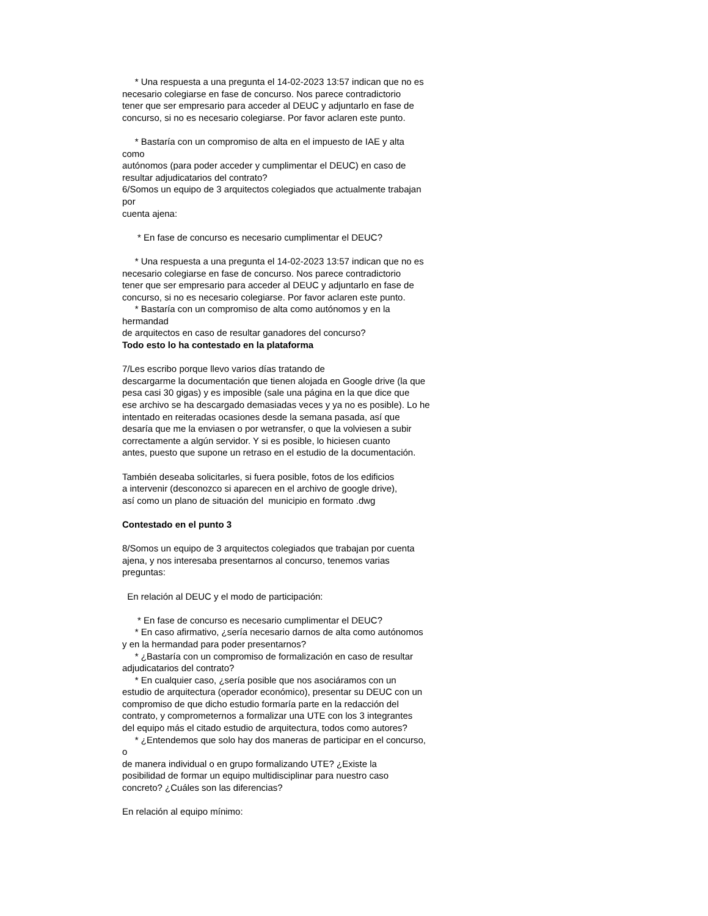* Una respuesta a una pregunta el 14-02-2023 13:57 indican que no es
necesario colegiarse en fase de concurso. Nos parece contradictorio
tener que ser empresario para acceder al DEUC y adjuntarlo en fase de
concurso, si no es necesario colegiarse. Por favor aclaren este punto.
* Bastaría con un compromiso de alta en el impuesto de IAE y alta
como
autónomos (para poder acceder y cumplimentar el DEUC) en caso de
resultar adjudicatarios del contrato?
6/Somos un equipo de 3 arquitectos colegiados que actualmente trabajan
por
cuenta ajena:
* En fase de concurso es necesario cumplimentar el DEUC?
* Una respuesta a una pregunta el 14-02-2023 13:57 indican que no es
necesario colegiarse en fase de concurso. Nos parece contradictorio
tener que ser empresario para acceder al DEUC y adjuntarlo en fase de
concurso, si no es necesario colegiarse. Por favor aclaren este punto.
* Bastaría con un compromiso de alta como autónomos y en la
hermandad
de arquitectos en caso de resultar ganadores del concurso?
Todo esto lo ha contestado en la plataforma
7/Les escribo porque llevo varios días tratando de
descargarme la documentación que tienen alojada en Google drive (la que
pesa casi 30 gigas) y es imposible (sale una página en la que dice que
ese archivo se ha descargado demasiadas veces y ya no es posible). Lo he
intentado en reiteradas ocasiones desde la semana pasada, así que
desaría que me la enviasen o por wetransfer, o que la volviesen a subir
correctamente a algún servidor. Y si es posible, lo hiciesen cuanto
antes, puesto que supone un retraso en el estudio de la documentación.
También deseaba solicitarles, si fuera posible, fotos de los edificios
a intervenir (desconozco si aparecen en el archivo de google drive),
así como un plano de situación del municipio en formato .dwg
Contestado en el punto 3
8/Somos un equipo de 3 arquitectos colegiados que trabajan por cuenta
ajena, y nos interesaba presentarnos al concurso, tenemos varias
preguntas:
En relación al DEUC y el modo de participación:
* En fase de concurso es necesario cumplimentar el DEUC?
* En caso afirmativo, ¿sería necesario darnos de alta como autónomos
y en la hermandad para poder presentarnos?
* ¿Bastaría con un compromiso de formalización en caso de resultar
adjudicatarios del contrato?
* En cualquier caso, ¿sería posible que nos asociáramos con un
estudio de arquitectura (operador económico), presentar su DEUC con un
compromiso de que dicho estudio formaría parte en la redacción del
contrato, y comprometernos a formalizar una UTE con los 3 integrantes
del equipo más el citado estudio de arquitectura, todos como autores?
* ¿Entendemos que solo hay dos maneras de participar en el concurso,
o
de manera individual o en grupo formalizando UTE? ¿Existe la
posibilidad de formar un equipo multidisciplinar para nuestro caso
concreto? ¿Cuáles son las diferencias?
En relación al equipo mínimo: